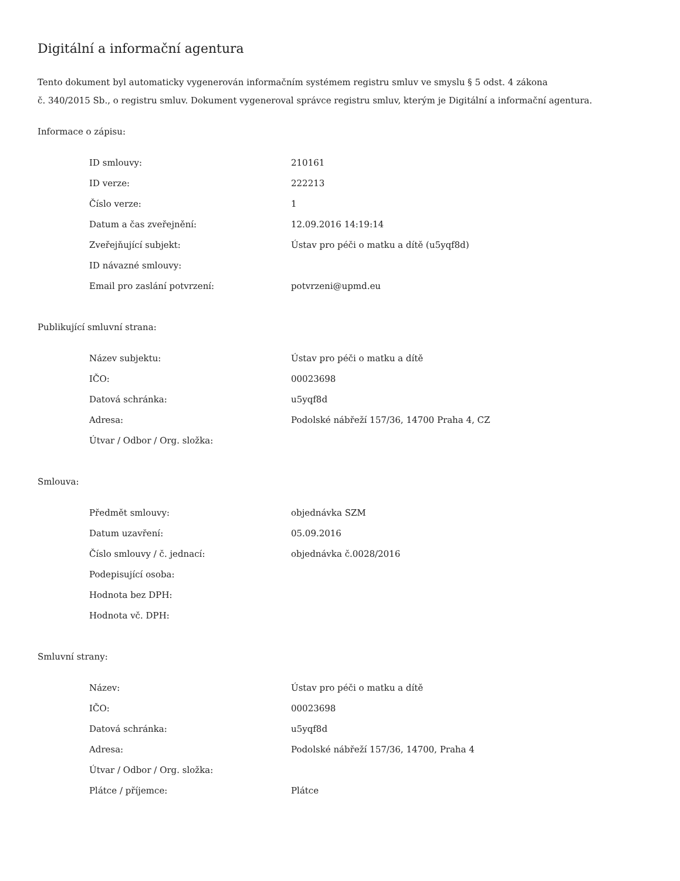Digitální a informační agentura
Tento dokument byl automaticky vygenerován informačním systémem registru smluv ve smyslu § 5 odst. 4 zákona
č. 340/2015 Sb., o registru smluv. Dokument vygeneroval správce registru smluv, kterým je Digitální a informační agentura.
Informace o zápisu:
| ID smlouvy: | 210161 |
| ID verze: | 222213 |
| Číslo verze: | 1 |
| Datum a čas zveřejnění: | 12.09.2016 14:19:14 |
| Zveřejňující subjekt: | Ústav pro péči o matku a dítě (u5yqf8d) |
| ID návazné smlouvy: | |
| Email pro zaslání potvrzení: | potvrzeni@upmd.eu |
Publikující smluvní strana:
| Název subjektu: | Ústav pro péči o matku a dítě |
| IČO: | 00023698 |
| Datová schránka: | u5yqf8d |
| Adresa: | Podolské nábřeží 157/36, 14700 Praha 4, CZ |
| Útvar / Odbor / Org. složka: | |
Smlouva:
| Předmět smlouvy: | objednávka SZM |
| Datum uzavření: | 05.09.2016 |
| Číslo smlouvy / č. jednací: | objednávka č.0028/2016 |
| Podepisující osoba: | |
| Hodnota bez DPH: | |
| Hodnota vč. DPH: | |
Smluvní strany:
| Název: | Ústav pro péči o matku a dítě |
| IČO: | 00023698 |
| Datová schránka: | u5yqf8d |
| Adresa: | Podolské nábřeží 157/36, 14700, Praha 4 |
| Útvar / Odbor / Org. složka: | |
| Plátce / příjemce: | Plátce |